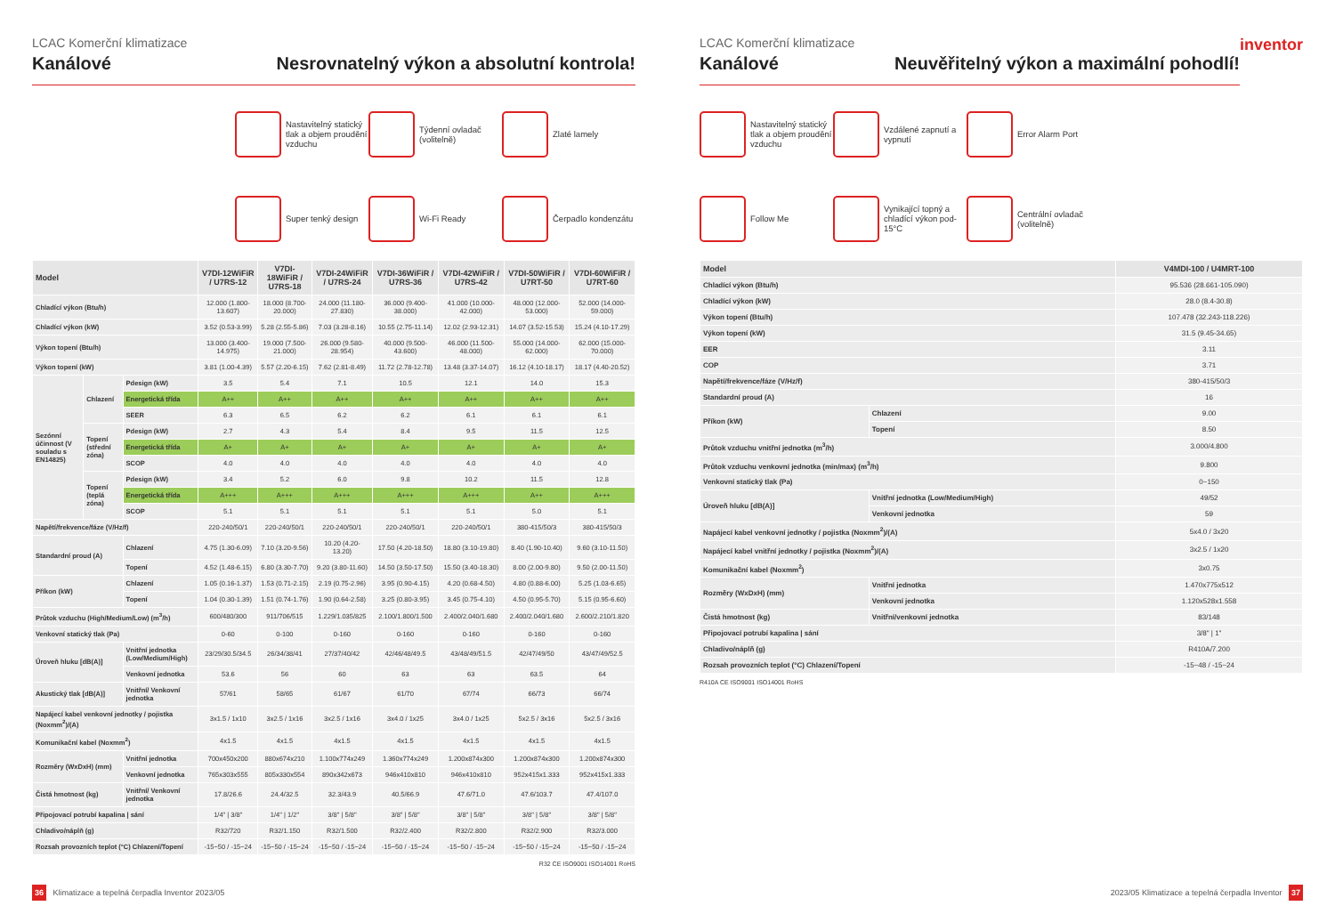LCAC Komerční klimatizace
Kanálové
Nesrovnatelný výkon a absolutní kontrola!
Nastavitelný statický tlak a objem proudění vzduchu
Týdenní ovladač (volitelně)
Zlaté lamely
Super tenký design
Wi-Fi Ready
Čerpadlo kondenzátu
| Model | | | V7DI-12WiFiR / U7RS-12 | V7DI-18WiFiR / U7RS-18 | V7DI-24WiFiR / U7RS-24 | V7DI-36WiFiR / U7RS-36 | V7DI-42WiFiR / U7RS-42 | V7DI-50WiFiR / U7RT-50 | V7DI-60WiFiR / U7RT-60 |
| --- | --- | --- | --- | --- | --- | --- | --- | --- | --- |
| Chladící výkon (Btu/h) | | | 12.000 (1.800-13.607) | 18.000 (8.700-20.000) | 24.000 (11.180-27.830) | 36.000 (9.400-38.000) | 41.000 (10.000-42.000) | 48.000 (12.000-53.000) | 52.000 (14.000-59.000) |
| Chladící výkon (kW) | | | 3.52 (0.53-3.99) | 5.28 (2.55-5.86) | 7.03 (3.28-8.16) | 10.55 (2.75-11.14) | 12.02 (2.93-12.31) | 14.07 (3.52-15.53) | 15.24 (4.10-17.29) |
| Výkon topení (Btu/h) | | | 13.000 (3.400-14.975) | 19.000 (7.500-21.000) | 26.000 (9.580-28.954) | 40.000 (9.500-43.600) | 46.000 (11.500-48.000) | 55.000 (14.000-62.000) | 62.000 (15.000-70.000) |
| Výkon topení (kW) | | | 3.81 (1.00-4.39) | 5.57 (2.20-6.15) | 7.62 (2.81-8.49) | 11.72 (2.78-12.78) | 13.48 (3.37-14.07) | 16.12 (4.10-18.17) | 18.17 (4.40-20.52) |
| Sezónní účinnost (V souladu s EN14825) | Chlazení | Pdesign (kW) | 3.5 | 5.4 | 7.1 | 10.5 | 12.1 | 14.0 | 15.3 |
| | | Energetická třída | A++ | A++ | A++ | A++ | A++ | A++ | A++ |
| | | SEER | 6.3 | 6.5 | 6.2 | 6.2 | 6.1 | 6.1 | 6.1 |
| | Topení (střední zóna) | Pdesign (kW) | 2.7 | 4.3 | 5.4 | 8.4 | 9.5 | 11.5 | 12.5 |
| | | Energetická třída | A+ | A+ | A+ | A+ | A+ | A+ | A+ |
| | | SCOP | 4.0 | 4.0 | 4.0 | 4.0 | 4.0 | 4.0 | 4.0 |
| | Topení (teplá zóna) | Pdesign (kW) | 3.4 | 5.2 | 6.0 | 9.8 | 10.2 | 11.5 | 12.8 |
| | | Energetická třída | A+++ | A+++ | A+++ | A+++ | A+++ | A++ | A+++ |
| | | SCOP | 5.1 | 5.1 | 5.1 | 5.1 | 5.1 | 5.0 | 5.1 |
| Napětí/frekvence/fáze (V/Hz/f) | | | 220-240/50/1 | 220-240/50/1 | 220-240/50/1 | 220-240/50/1 | 220-240/50/1 | 380-415/50/3 | 380-415/50/3 |
| Standardní proud (A) | | Chlazení | 4.75 (1.30-6.09) | 7.10 (3.20-9.56) | 10.20 (4.20-13.20) | 17.50 (4.20-18.50) | 18.80 (3.10-19.80) | 8.40 (1.90-10.40) | 9.60 (3.10-11.50) |
| | | Topení | 4.52 (1.48-6.15) | 6.80 (3.30-7.70) | 9.20 (3.80-11.60) | 14.50 (3.50-17.50) | 15.50 (3.40-18.30) | 8.00 (2.00-9.80) | 9.50 (2.00-11.50) |
| Příkon (kW) | | Chlazení | 1.05 (0.16-1.37) | 1.53 (0.71-2.15) | 2.19 (0.75-2.96) | 3.95 (0.90-4.15) | 4.20 (0.68-4.50) | 4.80 (0.88-6.00) | 5.25 (1.03-6.65) |
| | | Topení | 1.04 (0.30-1.39) | 1.51 (0.74-1.76) | 1.90 (0.64-2.58) | 3.25 (0.80-3.95) | 3.45 (0.75-4.10) | 4.50 (0.95-5.70) | 5.15 (0.95-6.60) |
| Průtok vzduchu (High/Medium/Low) (m<sup>3</sup>/h) | | | 600/480/300 | 911/706/515 | 1.229/1.035/825 | 2.100/1.800/1.500 | 2.400/2.040/1.680 | 2.400/2.040/1.680 | 2.600/2.210/1.820 |
| Venkovní statický tlak (Pa) | | | 0-60 | 0-100 | 0-160 | 0-160 | 0-160 | 0-160 | 0-160 |
| Úroveň hluku [dB(A)] | | Vnitřní jednotka (Low/Medium/High) | 23/29/30.5/34.5 | 26/34/38/41 | 27/37/40/42 | 42/46/48/49.5 | 43/48/49/51.5 | 42/47/49/50 | 43/47/49/52.5 |
| | | Venkovní jednotka | 53.6 | 56 | 60 | 63 | 63 | 63.5 | 64 |
| Akustický tlak [dB(A)] | | Vnitřní/ Venkovní jednotka | 57/61 | 58/65 | 61/67 | 61/70 | 67/74 | 66/73 | 66/74 |
| Napájecí kabel venkovní jednotky / pojistka (Noxmm<sup>2</sup>)/(A) | | | 3x1.5 / 1x10 | 3x2.5 / 1x16 | 3x2.5 / 1x16 | 3x4.0 / 1x25 | 3x4.0 / 1x25 | 5x2.5 / 3x16 | 5x2.5 / 3x16 |
| Komunikační kabel (Noxmm<sup>2</sup>) | | | 4x1.5 | 4x1.5 | 4x1.5 | 4x1.5 | 4x1.5 | 4x1.5 | 4x1.5 |
| Rozměry (WxDxH) (mm) | | Vnitřní jednotka | 700x450x200 | 880x674x210 | 1.100x774x249 | 1.360x774x249 | 1.200x874x300 | 1.200x874x300 | 1.200x874x300 |
| | | Venkovní jednotka | 765x303x555 | 805x330x554 | 890x342x673 | 946x410x810 | 946x410x810 | 952x415x1.333 | 952x415x1.333 |
| Čistá hmotnost (kg) | | Vnitřní/ Venkovní jednotka | 17.8/26.6 | 24.4/32.5 | 32.3/43.9 | 40.5/66.9 | 47.6/71.0 | 47.6/103.7 | 47.4/107.0 |
| Připojovací potrubí kapalina / sání | | | 1/4" / 3/8" | 1/4" / 1/2" | 3/8" / 5/8" | 3/8" / 5/8" | 3/8" / 5/8" | 3/8" / 5/8" | 3/8" / 5/8" |
| Chladivo/náplň (g) | | | R32/720 | R32/1.150 | R32/1.500 | R32/2.400 | R32/2.800 | R32/2.900 | R32/3.000 |
| Rozsah provozních teplot (°C) Chlazení/Topení | | | -15~50 / -15~24 | -15~50 / -15~24 | -15~50 / -15~24 | -15~50 / -15~24 | -15~50 / -15~24 | -15~50 / -15~24 | -15~50 / -15~24 |
R32 CE ISO9001 ISO14001 RoHS
36 Klimatizace a tepelná čerpadla Inventor 2023/05
LCAC Komerční klimatizace inventor
Kanálové
Neuvěřitelný výkon a maximální pohodlí!
Nastavitelný statický tlak a objem proudění vzduchu
Vzdálené zapnutí a vypnutí
Error Alarm Port
Follow Me
Vynikající topný a chladící výkon pod-15°C
Centrální ovladač (volitelně)
| Model | | V4MDI-100 / U4MRT-100 |
| --- | --- | --- |
| Chladící výkon (Btu/h) | | 95.536 (28.661-105.090) |
| Chladící výkon (kW) | | 28.0 (8.4-30.8) |
| Výkon topení (Btu/h) | | 107.478 (32.243-118.226) |
| Výkon topení (kW) | | 31.5 (9.45-34.65) |
| EER | | 3.11 |
| COP | | 3.71 |
| Napětí/frekvence/fáze (V/Hz/f) | | 380-415/50/3 |
| Standardní proud (A) | | 16 |
| Příkon (kW) | Chlazení | 9.00 |
| | Topení | 8.50 |
| Průtok vzduchu vnitřní jednotka (m<sup>3</sup>/h) | | 3.000/4.800 |
| Průtok vzduchu venkovní jednotka (min/max) (m<sup>3</sup>/h) | | 9.800 |
| Venkovní statický tlak (Pa) | | 0~150 |
| Úroveň hluku [dB(A)] | Vnitřní jednotka (Low/Medium/High) | 49/52 |
| | Venkovní jednotka | 59 |
| Napájecí kabel venkovní jednotky / pojistka (Noxmm<sup>2</sup>)/(A) | | 5x4.0 / 3x20 |
| Napájecí kabel vnitřní jednotky / pojistka (Noxmm<sup>2</sup>)/(A) | | 3x2.5 / 1x20 |
| Komunikační kabel (Noxmm<sup>2</sup>) | | 3x0.75 |
| Rozměry (WxDxH) (mm) | Vnitřní jednotka | 1.470x775x512 |
| | Venkovní jednotka | 1.120x528x1.558 |
| Čistá hmotnost (kg) | Vnitřní/venkovní jednotka | 83/148 |
| Připojovací potrubí kapalina / sání | | 3/8" / 1" |
| Chladivo/náplň (g) | | R410A/7.200 |
| Rozsah provozních teplot (°C) Chlazení/Topení | | -15~48 / -15~24 |
R410A CE ISO9001 ISO14001 RoHS
2023/05 Klimatizace a tepelná čerpadla Inventor 37